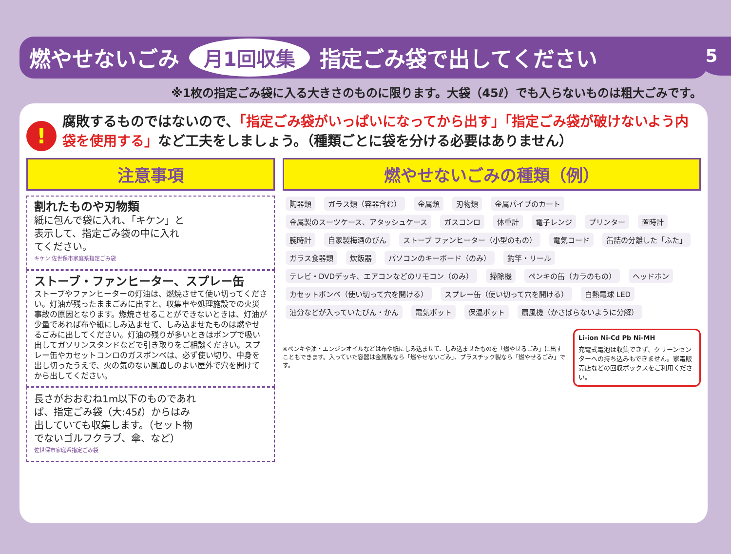5
燃やせないごみ 月1回収集 指定ごみ袋で出してください
※1枚の指定ごみ袋に入る大きさのものに限ります。大袋（45ℓ）でも入らないものは粗大ごみです。
!
腐敗するものではないので、「指定ごみ袋がいっぱいになってから出す」「指定ごみ袋が破けないよう内袋を使用する」など工夫をしましょう。（種類ごとに袋を分ける必要はありません）
注意事項
割れたものや刃物類
紙に包んで袋に入れ、「キケン」と表示して、指定ごみ袋の中に入れてください。
キケン 佐世保市家庭系指定ごみ袋
ストーブ・ファンヒーター、スプレー缶
ストーブやファンヒーターの灯油は、燃焼させて使い切ってください。灯油が残ったままごみに出すと、収集車や処理施設での火災事故の原因となります。燃焼させることができないときは、灯油が少量であれば布や紙にしみ込ませて、しみ込ませたものは燃やせるごみに出してください。灯油の残りが多いときはポンプで吸い出してガソリンスタンドなどで引き取りをご相談ください。スプレー缶やカセットコンロのガスボンベは、必ず使い切り、中身を出し切ったうえで、火の気のない風通しのよい屋外で穴を開けてから出してください。
長さがおおむね1m以下のものであれば、指定ごみ袋（大:45ℓ）からはみ出していても収集します。（セット物でないゴルフクラブ、傘、など）
佐世保市家庭系指定ごみ袋
燃やせないごみの種類（例）
陶器類 ガラス類（容器含む） 金属類 刃物類 金属パイプのカート 金属製のスーツケース、アタッシュケース ガスコンロ 体重計 電子レンジ プリンター 置時計 腕時計 自家製梅酒のびん ストーブ ファンヒーター（小型のもの） 電気コード 缶詰の分離した「ふた」 ガラス食器類 炊飯器 パソコンのキーボード（のみ） 釣竿・リール テレビ・DVDデッキ、エアコンなどのリモコン（のみ） 掃除機 ペンキの缶（カラのもの） ヘッドホン カセットボンベ（使い切って穴を開ける） スプレー缶（使い切って穴を開ける） 白熱電球 LED 油分などが入っていたびん・かん 電気ポット 保温ポット 扇風機（かさばらないように分解）
※ペンキや油・エンジンオイルなどは布や紙にしみ込ませて、しみ込ませたものを「燃やせるごみ」に出すこともできます。入っていた容器は金属製なら「燃やせないごみ」、プラスチック製なら「燃やせるごみ」です。
Li-ion Ni-Cd Pb Ni-MH
充電式電池は収集できず、クリーンセンターへの持ち込みもできません。家電販売店などの回収ボックスをご利用ください。